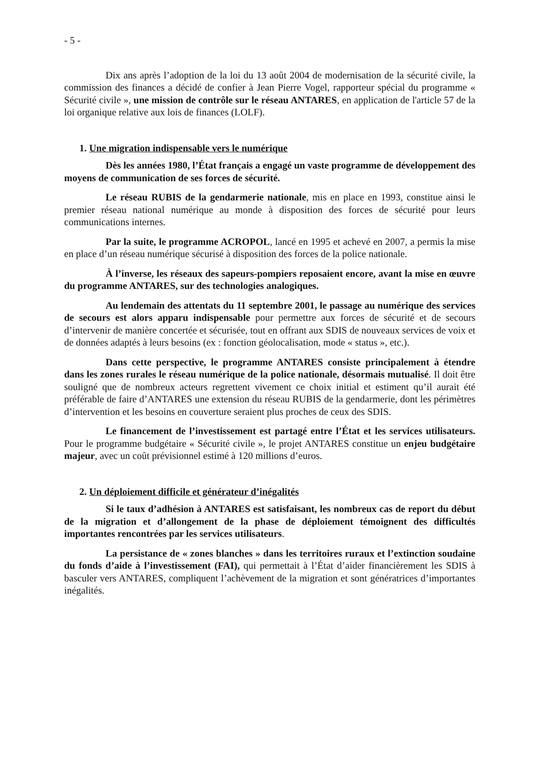- 5 -
Dix ans après l’adoption de la loi du 13 août 2004 de modernisation de la sécurité civile, la commission des finances a décidé de confier à Jean Pierre Vogel, rapporteur spécial du programme « Sécurité civile », une mission de contrôle sur le réseau ANTARES, en application de l'article 57 de la loi organique relative aux lois de finances (LOLF).
1. Une migration indispensable vers le numérique
Dès les années 1980, l’État français a engagé un vaste programme de développement des moyens de communication de ses forces de sécurité.
Le réseau RUBIS de la gendarmerie nationale, mis en place en 1993, constitue ainsi le premier réseau national numérique au monde à disposition des forces de sécurité pour leurs communications internes.
Par la suite, le programme ACROPOL, lancé en 1995 et achevé en 2007, a permis la mise en place d’un réseau numérique sécurisé à disposition des forces de la police nationale.
À l’inverse, les réseaux des sapeurs-pompiers reposaient encore, avant la mise en œuvre du programme ANTARES, sur des technologies analogiques.
Au lendemain des attentats du 11 septembre 2001, le passage au numérique des services de secours est alors apparu indispensable pour permettre aux forces de sécurité et de secours d’intervenir de manière concertée et sécurisée, tout en offrant aux SDIS de nouveaux services de voix et de données adaptés à leurs besoins (ex : fonction géolocalisation, mode « status », etc.).
Dans cette perspective, le programme ANTARES consiste principalement à étendre dans les zones rurales le réseau numérique de la police nationale, désormais mutualisé. Il doit être souligné que de nombreux acteurs regrettent vivement ce choix initial et estiment qu’il aurait été préférable de faire d’ANTARES une extension du réseau RUBIS de la gendarmerie, dont les périmètres d’intervention et les besoins en couverture seraient plus proches de ceux des SDIS.
Le financement de l’investissement est partagé entre l’État et les services utilisateurs. Pour le programme budgétaire « Sécurité civile », le projet ANTARES constitue un enjeu budgétaire majeur, avec un coût prévisionnel estimé à 120 millions d’euros.
2. Un déploiement difficile et générateur d’inégalités
Si le taux d’adhésion à ANTARES est satisfaisant, les nombreux cas de report du début de la migration et d’allongement de la phase de déploiement témoignent des difficultés importantes rencontrées par les services utilisateurs.
La persistance de « zones blanches » dans les territoires ruraux et l’extinction soudaine du fonds d’aide à l’investissement (FAI), qui permettait à l’État d’aider financièrement les SDIS à basculer vers ANTARES, compliquent l’achèvement de la migration et sont génératrices d’importantes inégalités.